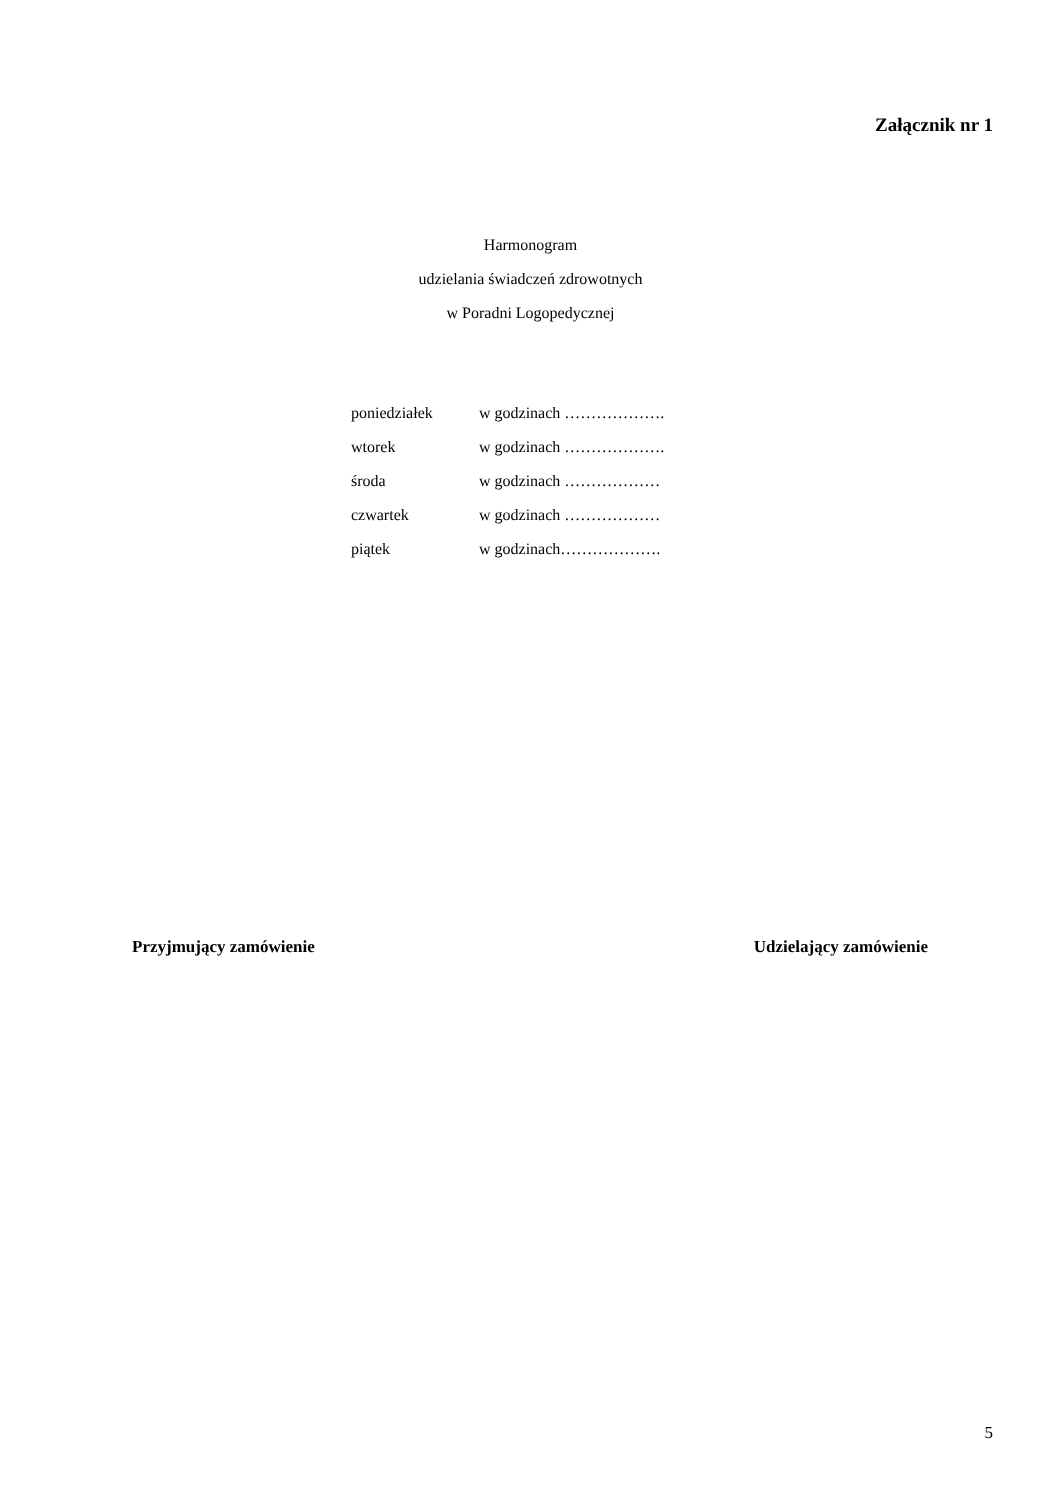Załącznik nr 1
Harmonogram
udzielania świadczeń zdrowotnych
w Poradni Logopedycznej
poniedziałek w godzinach ……………….
wtorek w godzinach ……………….
środa w godzinach ………………
czwartek w godzinach ………………
piątek w godzinach……………….
Przyjmujący zamówienie Udzielający zamówienie
5